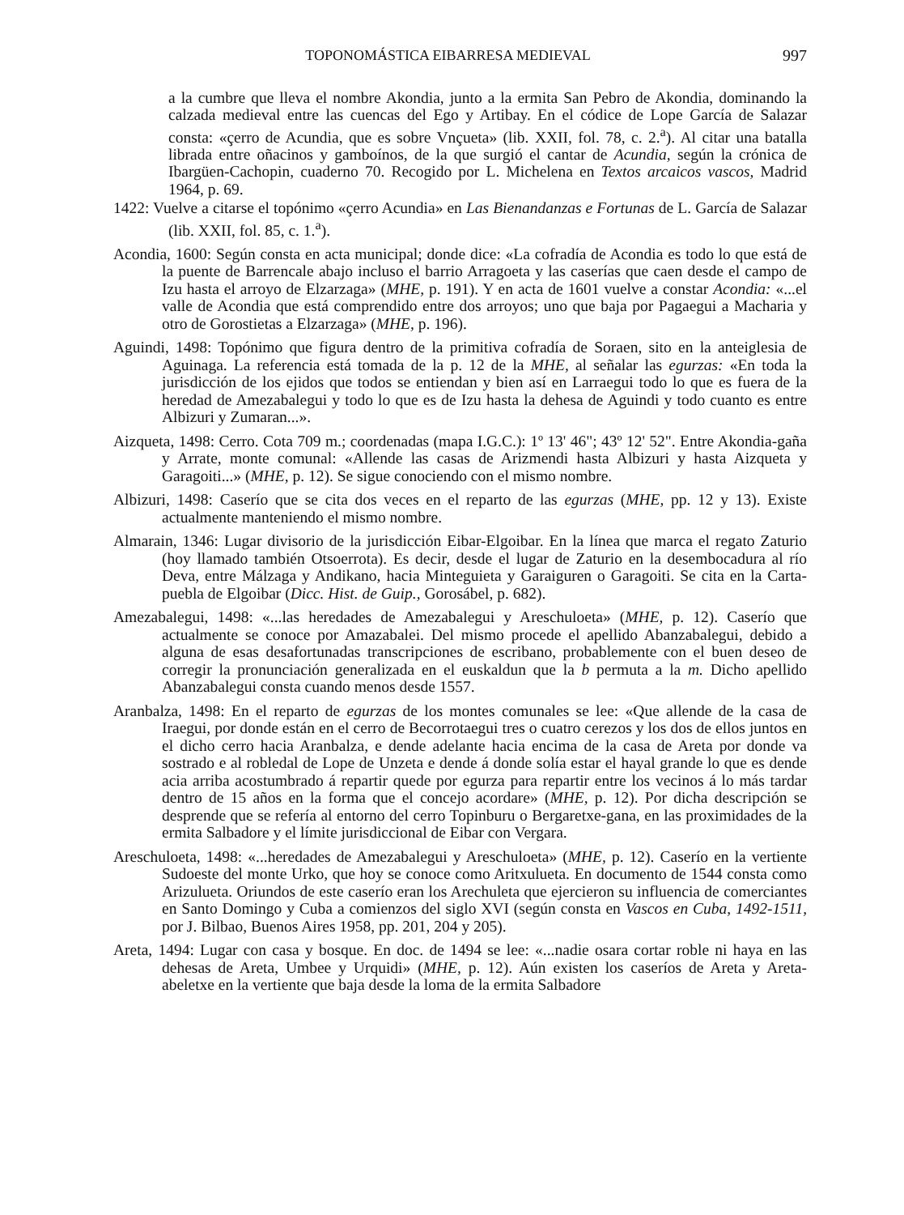TOPONOMÁSTICA EIBARRESA MEDIEVAL 997
a la cumbre que lleva el nombre Akondia, junto a la ermita San Pebro de Akondia, dominando la calzada medieval entre las cuencas del Ego y Artibay. En el códice de Lope García de Salazar consta: «çerro de Acundia, que es sobre Vnçueta» (lib. XXII, fol. 78, c. 2.<sup>a</sup>). Al citar una batalla librada entre oñacinos y gamboínos, de la que surgió el cantar de Acundia, según la crónica de Ibargüen-Cachopin, cuaderno 70. Recogido por L. Michelena en Textos arcaicos vascos, Madrid 1964, p. 69.
1422: Vuelve a citarse el topónimo «çerro Acundia» en Las Bienandanzas e Fortunas de L. García de Salazar (lib. XXII, fol. 85, c. 1.<sup>a</sup>).
Acondia, 1600: Según consta en acta municipal; donde dice: «La cofradía de Acondia es todo lo que está de la puente de Barrencale abajo incluso el barrio Arragoeta y las caserías que caen desde el campo de Izu hasta el arroyo de Elzarzaga» (MHE, p. 191). Y en acta de 1601 vuelve a constar Acondia: «...el valle de Acondia que está comprendido entre dos arroyos; uno que baja por Pagaegui a Macharia y otro de Gorostietas a Elzarzaga» (MHE, p. 196).
Aguindi, 1498: Topónimo que figura dentro de la primitiva cofradía de Soraen, sito en la anteiglesia de Aguinaga. La referencia está tomada de la p. 12 de la MHE, al señalar las egurzas: «En toda la jurisdicción de los ejidos que todos se entiendan y bien así en Larraegui todo lo que es fuera de la heredad de Amezabalegui y todo lo que es de Izu hasta la dehesa de Aguindi y todo cuanto es entre Albizuri y Zumaran...».
Aizqueta, 1498: Cerro. Cota 709 m.; coordenadas (mapa I.G.C.): 1º 13' 46"; 43º 12' 52". Entre Akondia-gaña y Arrate, monte comunal: «Allende las casas de Arizmendi hasta Albizuri y hasta Aizqueta y Garagoiti...» (MHE, p. 12). Se sigue conociendo con el mismo nombre.
Albizuri, 1498: Caserío que se cita dos veces en el reparto de las egurzas (MHE, pp. 12 y 13). Existe actualmente manteniendo el mismo nombre.
Almarain, 1346: Lugar divisorio de la jurisdicción Eibar-Elgoibar. En la línea que marca el regato Zaturio (hoy llamado también Otsoerrota). Es decir, desde el lugar de Zaturio en la desembocadura al río Deva, entre Málzaga y Andikano, hacia Minteguieta y Garaiguren o Garagoiti. Se cita en la Carta-puebla de Elgoibar (Dicc. Hist. de Guip., Gorosábel, p. 682).
Amezabalegui, 1498: «...las heredades de Amezabalegui y Areschuloeta» (MHE, p. 12). Caserío que actualmente se conoce por Amazabalei. Del mismo procede el apellido Abanzabalegui, debido a alguna de esas desafortunadas transcripciones de escribano, probablemente con el buen deseo de corregir la pronunciación generalizada en el euskaldun que la b permuta a la m. Dicho apellido Abanzabalegui consta cuando menos desde 1557.
Aranbalza, 1498: En el reparto de egurzas de los montes comunales se lee: «Que allende de la casa de Iraegui, por donde están en el cerro de Becorrotaegui tres o cuatro cerezos y los dos de ellos juntos en el dicho cerro hacia Aranbalza, e dende adelante hacia encima de la casa de Areta por donde va sostrado e al robledal de Lope de Unzeta e dende á donde solía estar el hayal grande lo que es dende acia arriba acostumbrado á repartir quede por egurza para repartir entre los vecinos á lo más tardar dentro de 15 años en la forma que el concejo acordare» (MHE, p. 12). Por dicha descripción se desprende que se refería al entorno del cerro Topinburu o Bergaretxe-gana, en las proximidades de la ermita Salbadore y el límite jurisdiccional de Eibar con Vergara.
Areschuloeta, 1498: «...heredades de Amezabalegui y Areschuloeta» (MHE, p. 12). Caserío en la vertiente Sudoeste del monte Urko, que hoy se conoce como Aritxulueta. En documento de 1544 consta como Arizulueta. Oriundos de este caserío eran los Arechuleta que ejercieron su influencia de comerciantes en Santo Domingo y Cuba a comienzos del siglo XVI (según consta en Vascos en Cuba, 1492-1511, por J. Bilbao, Buenos Aires 1958, pp. 201, 204 y 205).
Areta, 1494: Lugar con casa y bosque. En doc. de 1494 se lee: «...nadie osara cortar roble ni haya en las dehesas de Areta, Umbee y Urquidi» (MHE, p. 12). Aún existen los caseríos de Areta y Areta-abeletxe en la vertiente que baja desde la loma de la ermita Salbadore